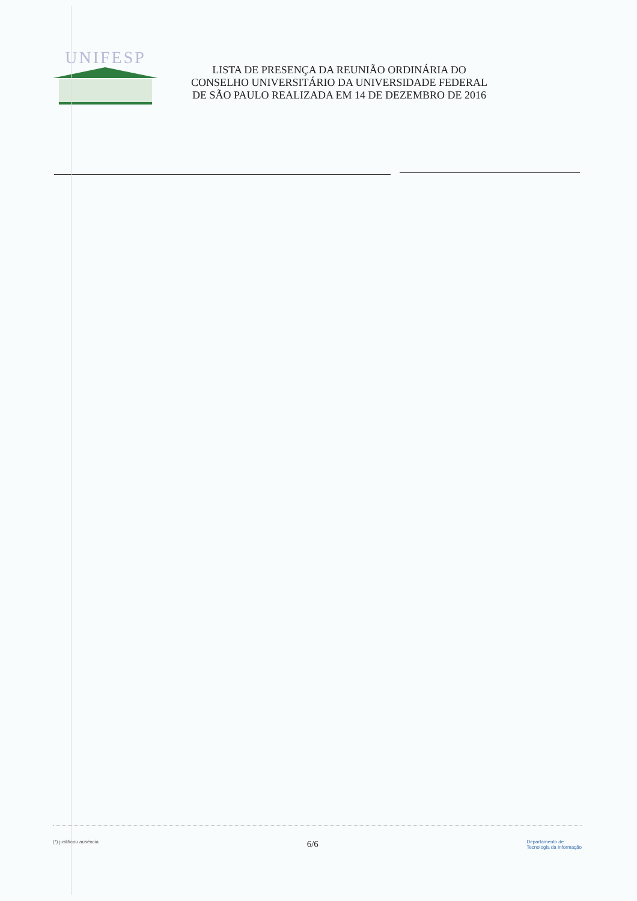UNIFESP
LISTA DE PRESENÇA DA REUNIÃO ORDINÁRIA DO
CONSELHO UNIVERSITÁRIO DA UNIVERSIDADE FEDERAL
DE SÃO PAULO REALIZADA EM 14 DE DEZEMBRO DE 2016
(*) justificou ausência 6/6 Departamento de
Tecnologia da Informação